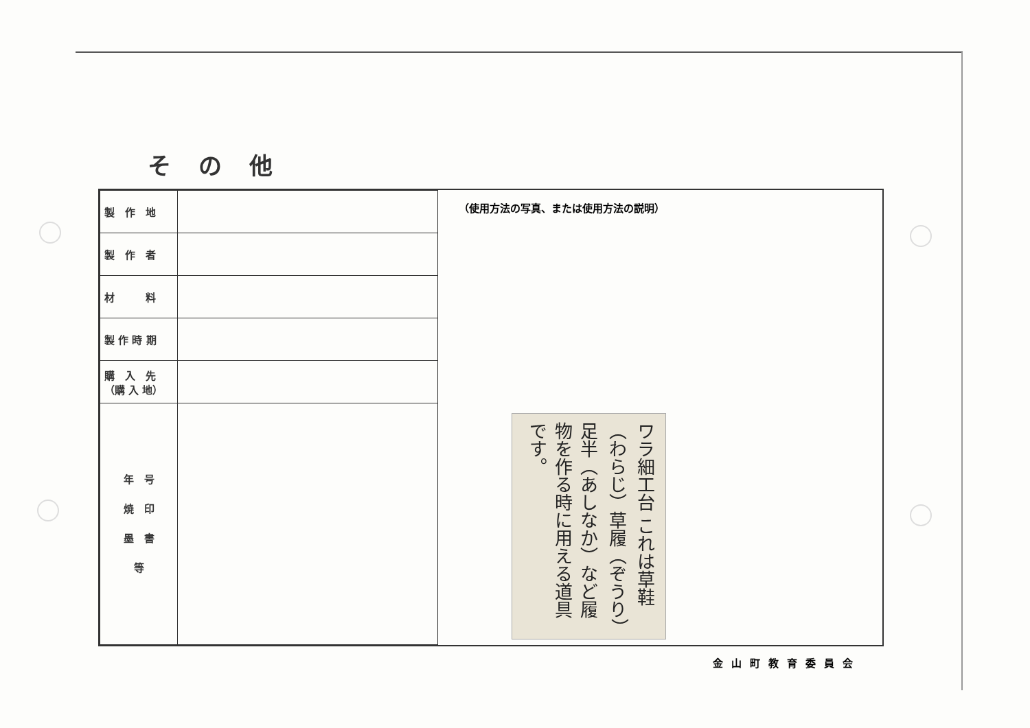その他
| 製 作 地 | |
| 製 作 者 | |
| 材 料 | |
| 製 作 時 期 | |
| 購 入 先 （購 入 地） | |
| 年 号 焼 印 墨 書 等 | |
（使用方法の写真、または使用方法の説明）
ワラ細工台 これは草鞋（わらじ）草履（ぞうり）足半（あしなか）など履物を作る時に用える道具です。
金山町教育委員会